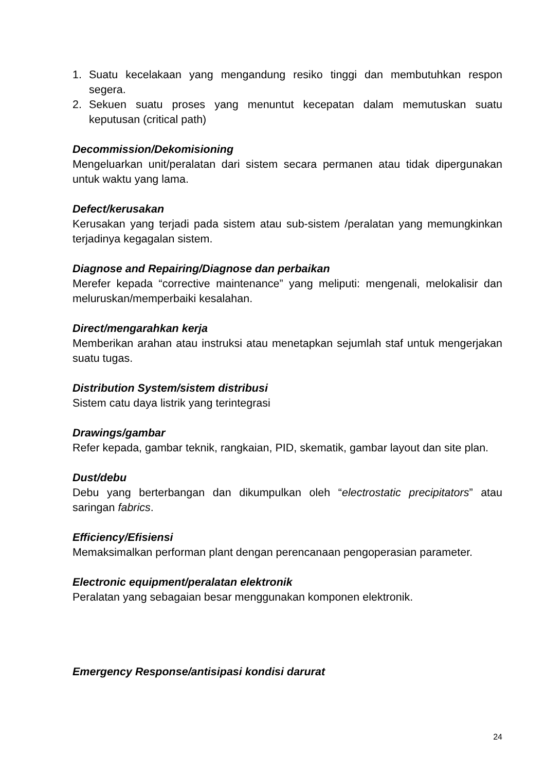1. Suatu kecelakaan yang mengandung resiko tinggi dan membutuhkan respon segera.
2. Sekuen suatu proses yang menuntut kecepatan dalam memutuskan suatu keputusan (critical path)
Decommission/Dekomisioning
Mengeluarkan unit/peralatan dari sistem secara permanen atau tidak dipergunakan untuk waktu yang lama.
Defect/kerusakan
Kerusakan yang terjadi pada sistem atau sub-sistem /peralatan yang memungkinkan terjadinya kegagalan sistem.
Diagnose and Repairing/Diagnose dan perbaikan
Merefer kepada “corrective maintenance” yang meliputi: mengenali, melokalisir dan meluruskan/memperbaiki kesalahan.
Direct/mengarahkan kerja
Memberikan arahan atau instruksi atau menetapkan sejumlah staf untuk mengerjakan suatu tugas.
Distribution System/sistem distribusi
Sistem catu daya listrik yang terintegrasi
Drawings/gambar
Refer kepada, gambar teknik, rangkaian, PID, skematik, gambar layout dan site plan.
Dust/debu
Debu yang berterbangan dan dikumpulkan oleh “electrostatic precipitators” atau saringan fabrics.
Efficiency/Efisiensi
Memaksimalkan performan plant dengan perencanaan pengoperasian parameter.
Electronic equipment/peralatan elektronik
Peralatan yang sebagaian besar menggunakan komponen elektronik.
Emergency Response/antisipasi kondisi darurat
24